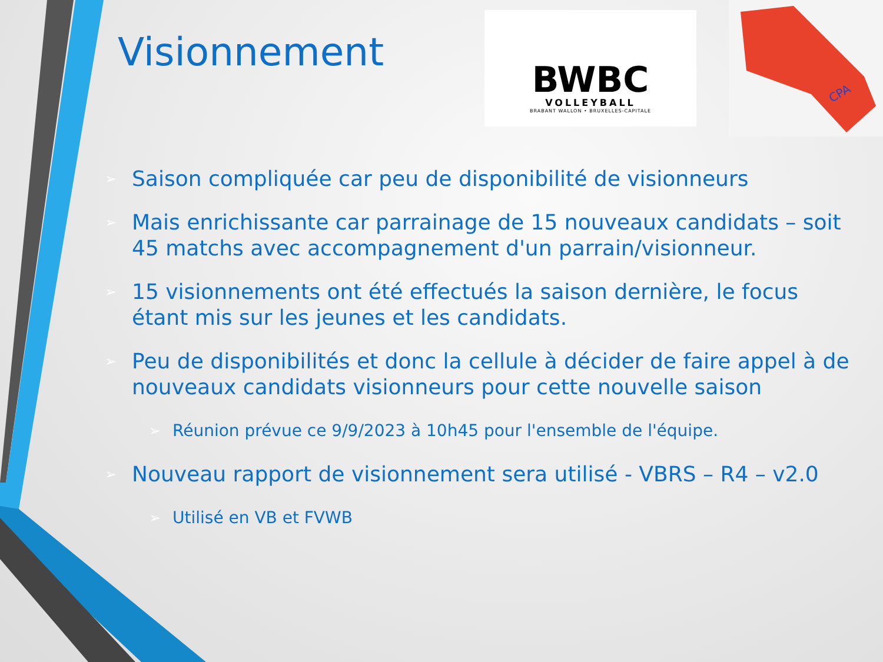Visionnement
BWBC
VOLLEYBALL
BRABANT WALLON • BRUXELLES-CAPITALE
CPA
➢ Saison compliquée car peu de disponibilité de visionneurs
➢ Mais enrichissante car parrainage de 15 nouveaux candidats – soit 45 matchs avec accompagnement d'un parrain/visionneur.
➢ 15 visionnements ont été effectués la saison dernière, le focus étant mis sur les jeunes et les candidats.
➢ Peu de disponibilités et donc la cellule à décider de faire appel à de nouveaux candidats visionneurs pour cette nouvelle saison
➢ Réunion prévue ce 9/9/2023 à 10h45 pour l'ensemble de l'équipe.
➢ Nouveau rapport de visionnement sera utilisé - VBRS – R4 – v2.0
➢ Utilisé en VB et FVWB